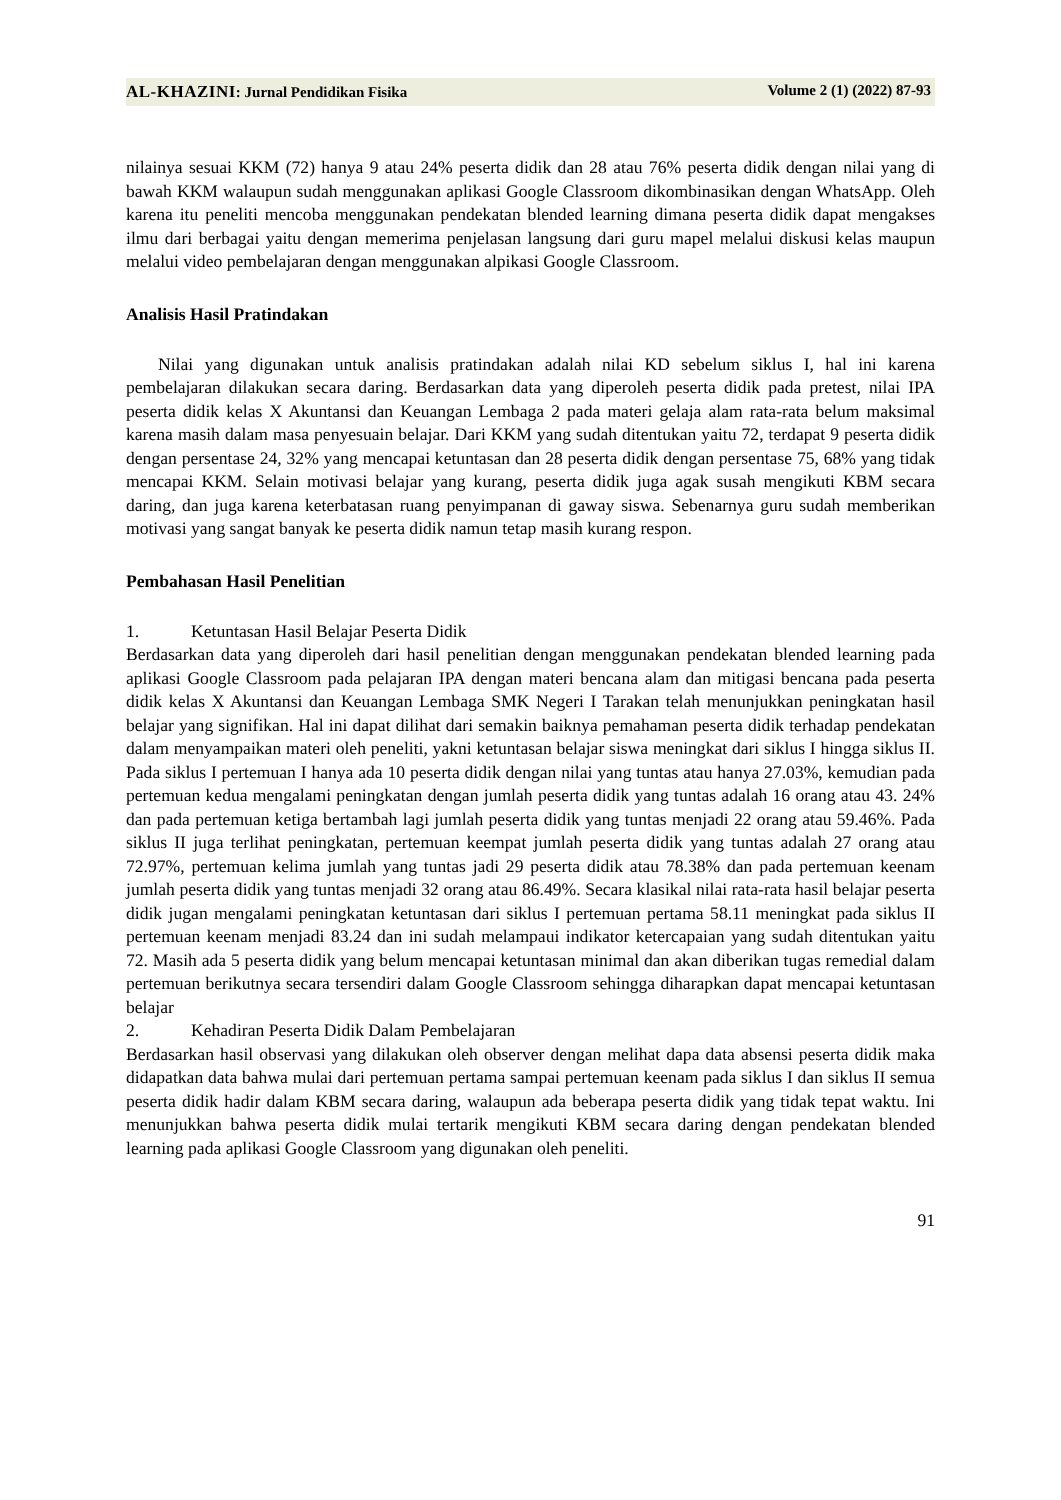AL-KHAZINI: Jurnal Pendidikan Fisika
Volume 2 (1) (2022) 87-93
nilainya sesuai KKM (72) hanya 9 atau 24% peserta didik dan 28 atau 76% peserta didik dengan nilai yang di bawah KKM walaupun sudah menggunakan aplikasi Google Classroom dikombinasikan dengan WhatsApp. Oleh karena itu peneliti mencoba menggunakan pendekatan blended learning dimana peserta didik dapat mengakses ilmu dari berbagai yaitu dengan memerima penjelasan langsung dari guru mapel melalui diskusi kelas maupun melalui video pembelajaran dengan menggunakan alpikasi Google Classroom.
Analisis Hasil Pratindakan
Nilai yang digunakan untuk analisis pratindakan adalah nilai KD sebelum siklus I, hal ini karena pembelajaran dilakukan secara daring. Berdasarkan data yang diperoleh peserta didik pada pretest, nilai IPA peserta didik kelas X Akuntansi dan Keuangan Lembaga 2 pada materi gelaja alam rata-rata belum maksimal karena masih dalam masa penyesuain belajar. Dari KKM yang sudah ditentukan yaitu 72, terdapat 9 peserta didik dengan persentase 24, 32% yang mencapai ketuntasan dan 28 peserta didik dengan persentase 75, 68% yang tidak mencapai KKM. Selain motivasi belajar yang kurang, peserta didik juga agak susah mengikuti KBM secara daring, dan juga karena keterbatasan ruang penyimpanan di gaway siswa. Sebenarnya guru sudah memberikan motivasi yang sangat banyak ke peserta didik namun tetap masih kurang respon.
Pembahasan Hasil Penelitian
1. Ketuntasan Hasil Belajar Peserta Didik
Berdasarkan data yang diperoleh dari hasil penelitian dengan menggunakan pendekatan blended learning pada aplikasi Google Classroom pada pelajaran IPA dengan materi bencana alam dan mitigasi bencana pada peserta didik kelas X Akuntansi dan Keuangan Lembaga SMK Negeri I Tarakan telah menunjukkan peningkatan hasil belajar yang signifikan. Hal ini dapat dilihat dari semakin baiknya pemahaman peserta didik terhadap pendekatan dalam menyampaikan materi oleh peneliti, yakni ketuntasan belajar siswa meningkat dari siklus I hingga siklus II. Pada siklus I pertemuan I hanya ada 10 peserta didik dengan nilai yang tuntas atau hanya 27.03%, kemudian pada pertemuan kedua mengalami peningkatan dengan jumlah peserta didik yang tuntas adalah 16 orang atau 43. 24% dan pada pertemuan ketiga bertambah lagi jumlah peserta didik yang tuntas menjadi 22 orang atau 59.46%. Pada siklus II juga terlihat peningkatan, pertemuan keempat jumlah peserta didik yang tuntas adalah 27 orang atau 72.97%, pertemuan kelima jumlah yang tuntas jadi 29 peserta didik atau 78.38% dan pada pertemuan keenam jumlah peserta didik yang tuntas menjadi 32 orang atau 86.49%. Secara klasikal nilai rata-rata hasil belajar peserta didik jugan mengalami peningkatan ketuntasan dari siklus I pertemuan pertama 58.11 meningkat pada siklus II pertemuan keenam menjadi 83.24 dan ini sudah melampaui indikator ketercapaian yang sudah ditentukan yaitu 72. Masih ada 5 peserta didik yang belum mencapai ketuntasan minimal dan akan diberikan tugas remedial dalam pertemuan berikutnya secara tersendiri dalam Google Classroom sehingga diharapkan dapat mencapai ketuntasan belajar
2. Kehadiran Peserta Didik Dalam Pembelajaran
Berdasarkan hasil observasi yang dilakukan oleh observer dengan melihat dapa data absensi peserta didik maka didapatkan data bahwa mulai dari pertemuan pertama sampai pertemuan keenam pada siklus I dan siklus II semua peserta didik hadir dalam KBM secara daring, walaupun ada beberapa peserta didik yang tidak tepat waktu. Ini menunjukkan bahwa peserta didik mulai tertarik mengikuti KBM secara daring dengan pendekatan blended learning pada aplikasi Google Classroom yang digunakan oleh peneliti.
91